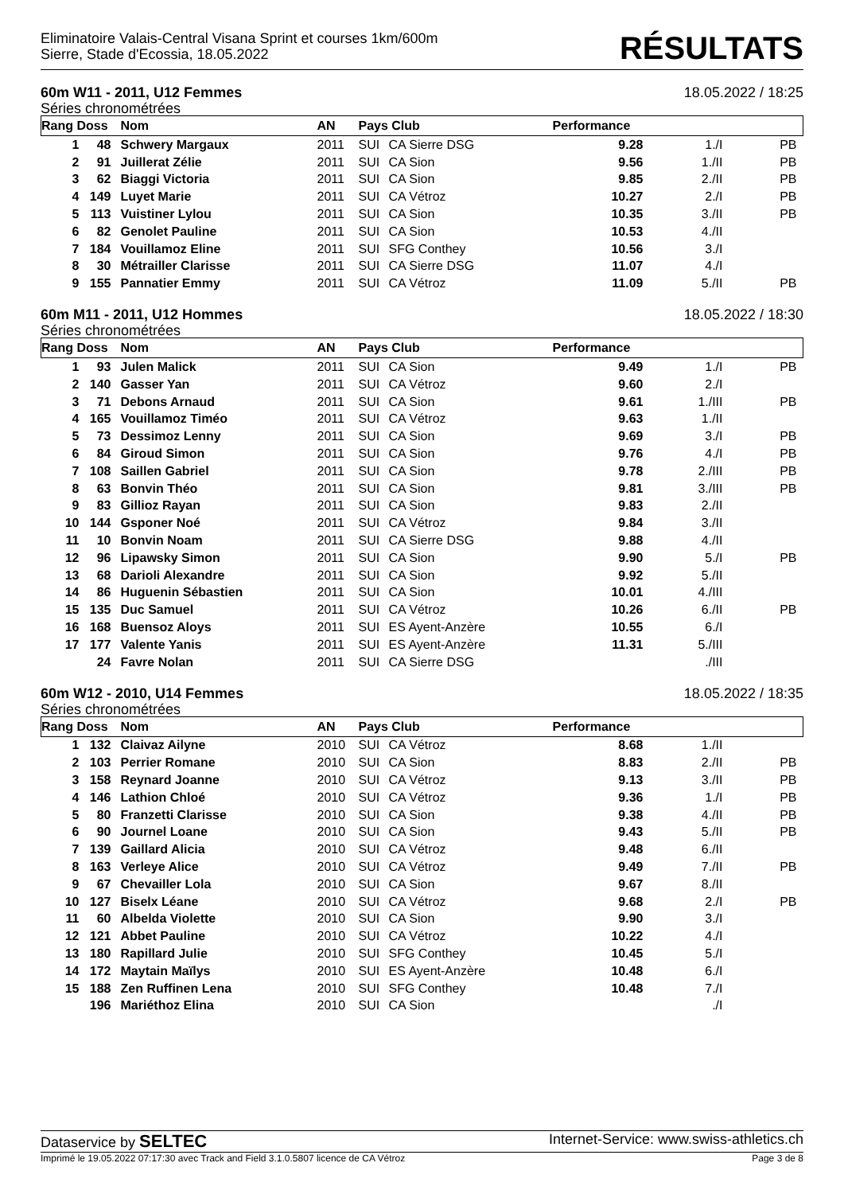Eliminatoire Valais-Central Visana Sprint et courses 1km/600m
Sierre, Stade d'Ecossia, 18.05.2022
RÉSULTATS
60m W11 - 2011, U12 Femmes 18.05.2022 / 18:25
Séries chronométrées
| Rang Doss | | Nom | AN | Pays Club | | Performance | | |
| --- | --- | --- | --- | --- | --- | --- | --- | --- |
| 1 | 48 | Schwery Margaux | 2011 | SUI | CA Sierre DSG | 9.28 | 1./I | PB |
| 2 | 91 | Juillerat Zélie | 2011 | SUI | CA Sion | 9.56 | 1./II | PB |
| 3 | 62 | Biaggi Victoria | 2011 | SUI | CA Sion | 9.85 | 2./II | PB |
| 4 | 149 | Luyet Marie | 2011 | SUI | CA Vétroz | 10.27 | 2./I | PB |
| 5 | 113 | Vuistiner Lylou | 2011 | SUI | CA Sion | 10.35 | 3./II | PB |
| 6 | 82 | Genolet Pauline | 2011 | SUI | CA Sion | 10.53 | 4./II | |
| 7 | 184 | Vouillamoz Eline | 2011 | SUI | SFG Conthey | 10.56 | 3./I | |
| 8 | 30 | Métrailler Clarisse | 2011 | SUI | CA Sierre DSG | 11.07 | 4./I | |
| 9 | 155 | Pannatier Emmy | 2011 | SUI | CA Vétroz | 11.09 | 5./II | PB |
60m M11 - 2011, U12 Hommes 18.05.2022 / 18:30
Séries chronométrées
| Rang Doss | | Nom | AN | Pays Club | | Performance | | |
| --- | --- | --- | --- | --- | --- | --- | --- | --- |
| 1 | 93 | Julen Malick | 2011 | SUI | CA Sion | 9.49 | 1./I | PB |
| 2 | 140 | Gasser Yan | 2011 | SUI | CA Vétroz | 9.60 | 2./I | |
| 3 | 71 | Debons Arnaud | 2011 | SUI | CA Sion | 9.61 | 1./III | PB |
| 4 | 165 | Vouillamoz Timéo | 2011 | SUI | CA Vétroz | 9.63 | 1./II | |
| 5 | 73 | Dessimoz Lenny | 2011 | SUI | CA Sion | 9.69 | 3./I | PB |
| 6 | 84 | Giroud Simon | 2011 | SUI | CA Sion | 9.76 | 4./I | PB |
| 7 | 108 | Saillen Gabriel | 2011 | SUI | CA Sion | 9.78 | 2./III | PB |
| 8 | 63 | Bonvin Théo | 2011 | SUI | CA Sion | 9.81 | 3./III | PB |
| 9 | 83 | Gillioz Rayan | 2011 | SUI | CA Sion | 9.83 | 2./II | |
| 10 | 144 | Gsponer Noé | 2011 | SUI | CA Vétroz | 9.84 | 3./II | |
| 11 | 10 | Bonvin Noam | 2011 | SUI | CA Sierre DSG | 9.88 | 4./II | |
| 12 | 96 | Lipawsky Simon | 2011 | SUI | CA Sion | 9.90 | 5./I | PB |
| 13 | 68 | Darioli Alexandre | 2011 | SUI | CA Sion | 9.92 | 5./II | |
| 14 | 86 | Huguenin Sébastien | 2011 | SUI | CA Sion | 10.01 | 4./III | |
| 15 | 135 | Duc Samuel | 2011 | SUI | CA Vétroz | 10.26 | 6./II | PB |
| 16 | 168 | Buensoz Aloys | 2011 | SUI | ES Ayent-Anzère | 10.55 | 6./I | |
| 17 | 177 | Valente Yanis | 2011 | SUI | ES Ayent-Anzère | 11.31 | 5./III | |
| | 24 | Favre Nolan | 2011 | SUI | CA Sierre DSG | | ./III | |
60m W12 - 2010, U14 Femmes 18.05.2022 / 18:35
Séries chronométrées
| Rang Doss | | Nom | AN | Pays Club | | Performance | | |
| --- | --- | --- | --- | --- | --- | --- | --- | --- |
| 1 | 132 | Claivaz Ailyne | 2010 | SUI | CA Vétroz | 8.68 | 1./II | |
| 2 | 103 | Perrier Romane | 2010 | SUI | CA Sion | 8.83 | 2./II | PB |
| 3 | 158 | Reynard Joanne | 2010 | SUI | CA Vétroz | 9.13 | 3./II | PB |
| 4 | 146 | Lathion Chloé | 2010 | SUI | CA Vétroz | 9.36 | 1./I | PB |
| 5 | 80 | Franzetti Clarisse | 2010 | SUI | CA Sion | 9.38 | 4./II | PB |
| 6 | 90 | Journel Loane | 2010 | SUI | CA Sion | 9.43 | 5./II | PB |
| 7 | 139 | Gaillard Alicia | 2010 | SUI | CA Vétroz | 9.48 | 6./II | |
| 8 | 163 | Verleye Alice | 2010 | SUI | CA Vétroz | 9.49 | 7./II | PB |
| 9 | 67 | Chevailler Lola | 2010 | SUI | CA Sion | 9.67 | 8./II | |
| 10 | 127 | Biselx Léane | 2010 | SUI | CA Vétroz | 9.68 | 2./I | PB |
| 11 | 60 | Albelda Violette | 2010 | SUI | CA Sion | 9.90 | 3./I | |
| 12 | 121 | Abbet Pauline | 2010 | SUI | CA Vétroz | 10.22 | 4./I | |
| 13 | 180 | Rapillard Julie | 2010 | SUI | SFG Conthey | 10.45 | 5./I | |
| 14 | 172 | Maytain Maïlys | 2010 | SUI | ES Ayent-Anzère | 10.48 | 6./I | |
| 15 | 188 | Zen Ruffinen Lena | 2010 | SUI | SFG Conthey | 10.48 | 7./I | |
| | 196 | Mariéthoz Elina | 2010 | SUI | CA Sion | | ./I | |
Dataservice by SELTEC Internet-Service: www.swiss-athletics.ch
Imprimé le 19.05.2022 07:17:30 avec Track and Field 3.1.0.5807 licence de CA Vétroz Page 3 de 8